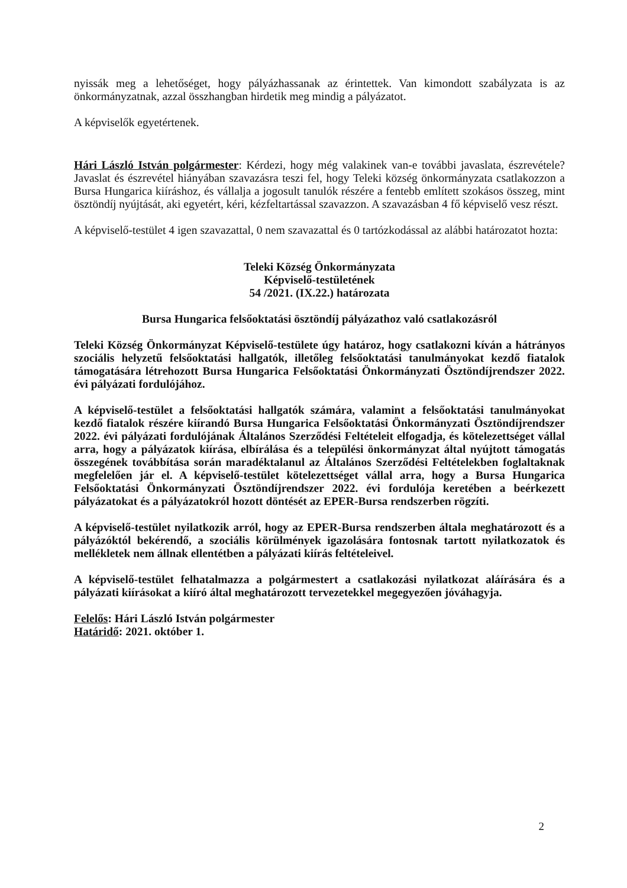nyissák meg a lehetőséget, hogy pályázhassanak az érintettek. Van kimondott szabályzata is az önkormányzatnak, azzal összhangban hirdetik meg mindig a pályázatot.
A képviselők egyetértenek.
Hári László István polgármester: Kérdezi, hogy még valakinek van-e további javaslata, észrevétele? Javaslat és észrevétel hiányában szavazásra teszi fel, hogy Teleki község önkormányzata csatlakozzon a Bursa Hungarica kiíráshoz, és vállalja a jogosult tanulók részére a fentebb említett szokásos összeg, mint ösztöndíj nyújtását, aki egyetért, kéri, kézfeltartással szavazzon. A szavazásban 4 fő képviselő vesz részt.
A képviselő-testület 4 igen szavazattal, 0 nem szavazattal és 0 tartózkodással az alábbi határozatot hozta:
Teleki Község Önkormányzata
Képviselő-testületének
54 /2021. (IX.22.) határozata
Bursa Hungarica felsőoktatási ösztöndíj pályázathoz való csatlakozásról
Teleki Község Önkormányzat Képviselő-testülete úgy határoz, hogy csatlakozni kíván a hátrányos szociális helyzetű felsőoktatási hallgatók, illetőleg felsőoktatási tanulmányokat kezdő fiatalok támogatására létrehozott Bursa Hungarica Felsőoktatási Önkormányzati Ösztöndíjrendszer 2022. évi pályázati fordulójához.
A képviselő-testület a felsőoktatási hallgatók számára, valamint a felsőoktatási tanulmányokat kezdő fiatalok részére kiírandó Bursa Hungarica Felsőoktatási Önkormányzati Ösztöndíjrendszer 2022. évi pályázati fordulójának Általános Szerződési Feltételeit elfogadja, és kötelezettséget vállal arra, hogy a pályázatok kiírása, elbírálása és a települési önkormányzat által nyújtott támogatás összegének továbbítása során maradéktalanul az Általános Szerződési Feltételekben foglaltaknak megfelelően jár el. A képviselő-testület kötelezettséget vállal arra, hogy a Bursa Hungarica Felsőoktatási Önkormányzati Ösztöndíjrendszer 2022. évi fordulója keretében a beérkezett pályázatokat és a pályázatokról hozott döntését az EPER-Bursa rendszerben rögzíti.
A képviselő-testület nyilatkozik arról, hogy az EPER-Bursa rendszerben általa meghatározott és a pályázóktól bekérendő, a szociális körülmények igazolására fontosnak tartott nyilatkozatok és mellékletek nem állnak ellentétben a pályázati kiírás feltételeivel.
A képviselő-testület felhatalmazza a polgármestert a csatlakozási nyilatkozat aláírására és a pályázati kiírásokat a kiíró által meghatározott tervezetekkel megegyezően jóváhagyja.
Felelős: Hári László István polgármester
Határidő: 2021. október 1.
2